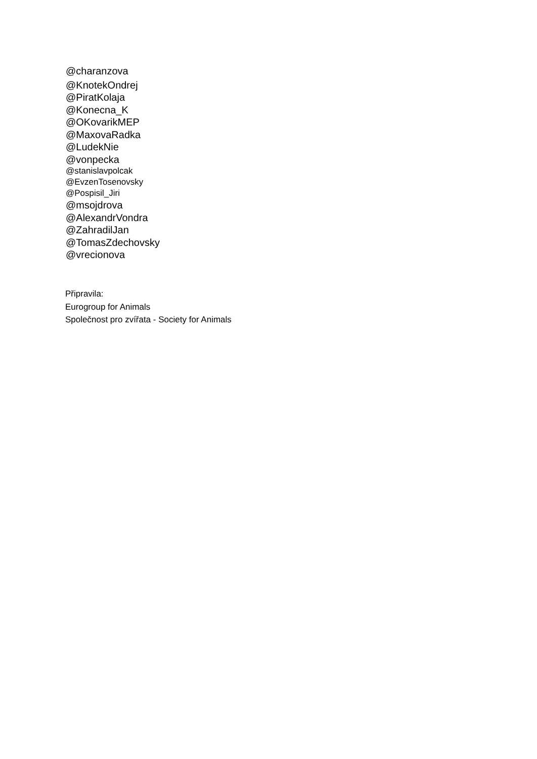@charanzova
@KnotekOndrej
@PiratKolaja
@Konecna_K
@OKovarikMEP
@MaxovaRadka
@LudekNie
@vonpecka
@stanislavpolcak
@EvzenTosenovsky
@Pospisil_Jiri
@msojdrova
@AlexandrVondra
@ZahradilJan
@TomasZdechovsky
@vrecionova
Připravila:
Eurogroup for Animals
Společnost pro zvířata - Society for Animals